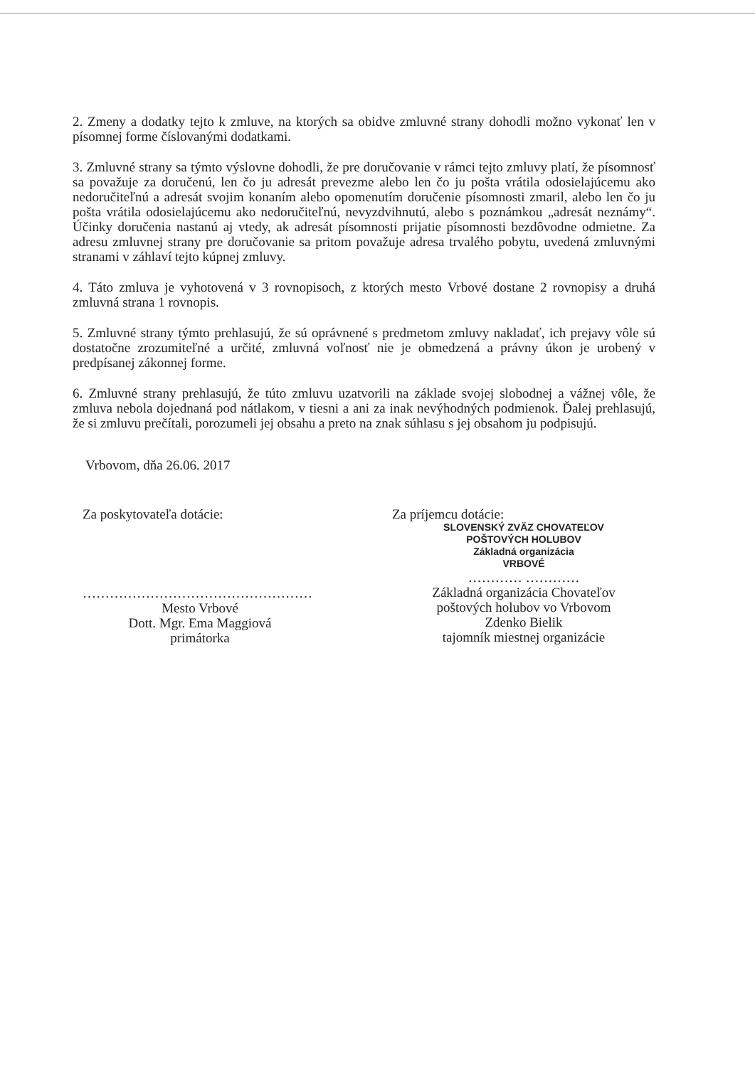2. Zmeny a dodatky tejto k zmluve, na ktorých sa obidve zmluvné strany dohodli možno vykonať len v písomnej forme číslovanými dodatkami.
3. Zmluvné strany sa týmto výslovne dohodli, že pre doručovanie v rámci tejto zmluvy platí, že písomnosť sa považuje za doručenú, len čo ju adresát prevezme alebo len čo ju pošta vrátila odosielajúcemu ako nedoručiteľnú a adresát svojim konaním alebo opomenutím doručenie písomnosti zmaril, alebo len čo ju pošta vrátila odosielajúcemu ako nedoručiteľnú, nevyzdvihnutú, alebo s poznámkou „adresát neznámy“. Účinky doručenia nastanú aj vtedy, ak adresát písomnosti prijatie písomnosti bezdôvodne odmietne. Za adresu zmluvnej strany pre doručovanie sa pritom považuje adresa trvalého pobytu, uvedená zmluvnými stranami v záhlaví tejto kúpnej zmluvy.
4. Táto zmluva je vyhotovená v 3 rovnopisoch, z ktorých mesto Vrbové dostane 2 rovnopisy a druhá zmluvná strana 1 rovnopis.
5. Zmluvné strany týmto prehlasujú, že sú oprávnené s predmetom zmluvy nakladať, ich prejavy vôle sú dostatočne zrozumiteľné a určité, zmluvná voľnosť nie je obmedzená a právny úkon je urobený v predpísanej zákonnej forme.
6. Zmluvné strany prehlasujú, že túto zmluvu uzatvorili na základe svojej slobodnej a vážnej vôle, že zmluva nebola dojednaná pod nátlakom, v tiesni a ani za inak nevýhodných podmienok. Ďalej prehlasujú, že si zmluvu prečítali, porozumeli jej obsahu a preto na znak súhlasu s jej obsahom ju podpisujú.
Vrbovom, dňa 26.06. 2017
Za poskytovateľa dotácie:
……………………………………………
Mesto Vrbové
Dott. Mgr. Ema Maggiová
primátorka
Za príjemcu dotácie:
SLOVENSKÝ ZVÄZ CHOVATEĽOV
POŠTOVÝCH HOLUBOV
Základná organizácia
VRBOVÉ
………… …………
Základná organizácia Chovateľov
poštových holubov vo Vrbovom
Zdenko Bielik
tajomník miestnej organizácie